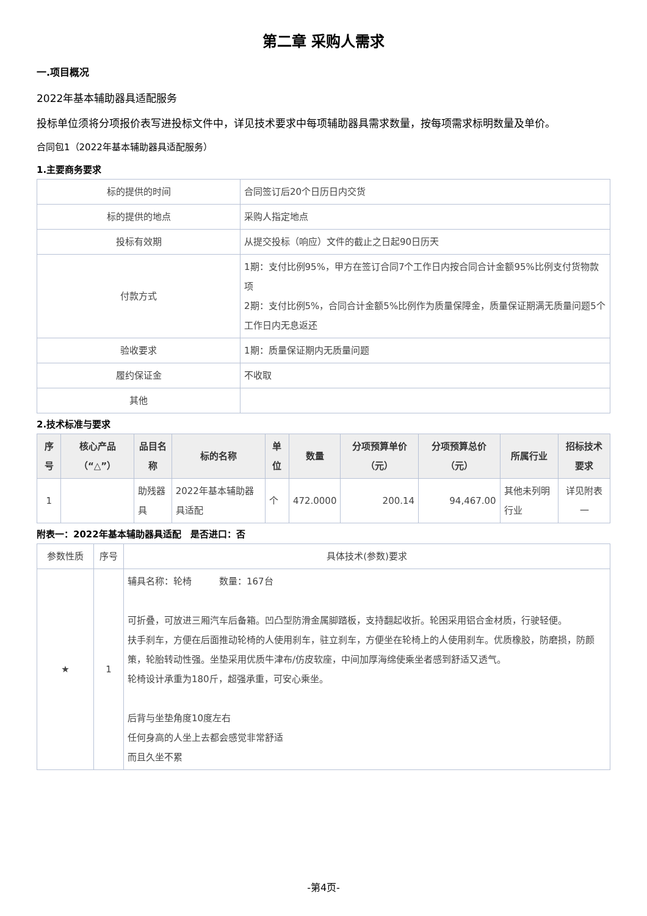第二章 采购人需求
一.项目概况
2022年基本辅助器具适配服务
投标单位须将分项报价表写进投标文件中，详见技术要求中每项辅助器具需求数量，按每项需求标明数量及单价。
合同包1（2022年基本辅助器具适配服务）
1.主要商务要求
| 标的提供的时间 | 合同签订后20个日历日内交货 |
| 标的提供的地点 | 采购人指定地点 |
| 投标有效期 | 从提交投标（响应）文件的截止之日起90日历天 |
| 付款方式 | 1期：支付比例95%，甲方在签订合同7个工作日内按合同合计金额95%比例支付货物款项 2期：支付比例5%，合同合计金额5%比例作为质量保障金，质量保证期满无质量问题5个工作日内无息返还 |
| 验收要求 | 1期：质量保证期内无质量问题 |
| 履约保证金 | 不收取 |
| 其他 | |
2.技术标准与要求
| 序号 | 核心产品（“△”） | 品目名称 | 标的名称 | 单位 | 数量 | 分项预算单价（元） | 分项预算总价（元） | 所属行业 | 招标技术要求 |
| --- | --- | --- | --- | --- | --- | --- | --- | --- | --- |
| 1 | | 助残器具 | 2022年基本辅助器具适配 | 个 | 472.0000 | 200.14 | 94,467.00 | 其他未列明行业 | 详见附表一 |
附表一：2022年基本辅助器具适配　是否进口：否
| 参数性质 | 序号 | 具体技术(参数)要求 |
| ★ | 1 | 辅具名称：轮椅 数量：167台 可折叠，可放进三厢汽车后备箱。凹凸型防滑金属脚踏板，支持翻起收折。轮困采用铝合金材质，行驶轻便。 扶手刹车，方便在后面推动轮椅的人使用刹车，驻立刹车，方便坐在轮椅上的人使用刹车。优质橡胶，防磨损，防颜策，轮胎转动性强。坐垫采用优质牛津布/仿皮软座，中间加厚海绵使乘坐者感到舒适又透气。 轮椅设计承重为180斤，超强承重，可安心乘坐。 后背与坐垫角度10度左右 任何身高的人坐上去都会感觉非常舒适 而且久坐不累 |
-第4页-